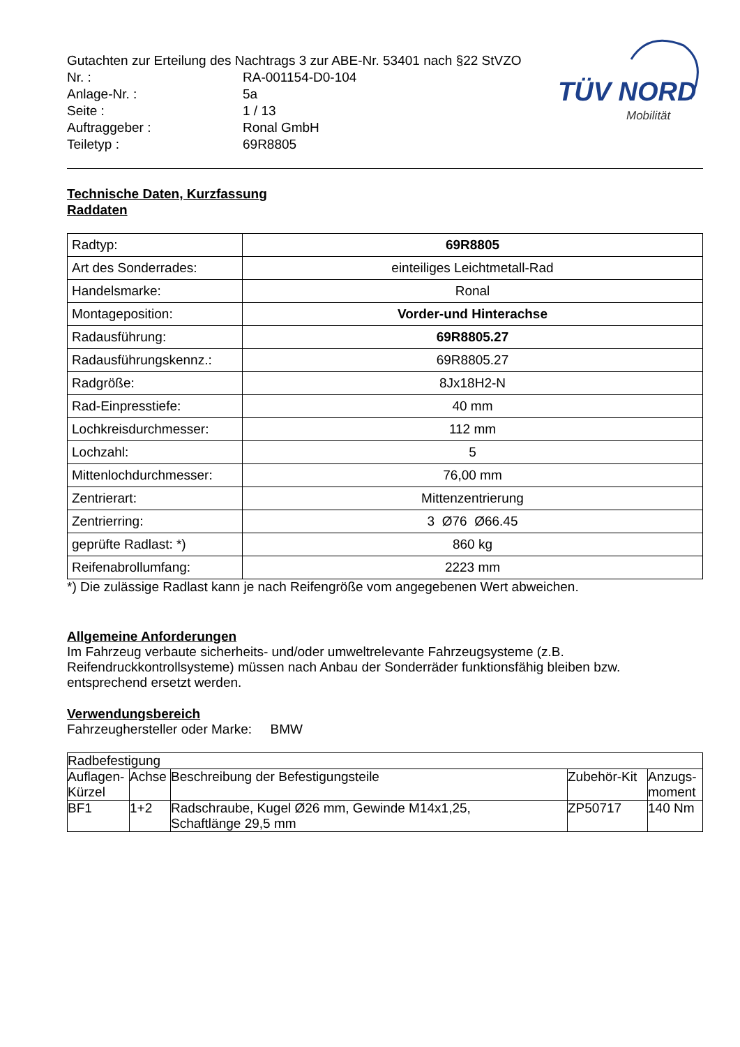TÜV NORD
Mobilität
| Gutachten zur Erteilung des Nachtrags 3 zur ABE-Nr. 53401 nach §22 StVZO | |
| Nr. : | RA-001154-D0-104 |
| Anlage-Nr. : | 5a |
| Seite : | 1 / 13 |
| Auftraggeber : | Ronal GmbH |
| Teiletyp : | 69R8805 |
Technische Daten, Kurzfassung
Raddaten
| Radtyp: | 69R8805 |
| Art des Sonderrades: | einteiliges Leichtmetall-Rad |
| Handelsmarke: | Ronal |
| Montageposition: | Vorder-und Hinterachse |
| Radausführung: | 69R8805.27 |
| Radausführungskennz.: | 69R8805.27 |
| Radgröße: | 8Jx18H2-N |
| Rad-Einpresstiefe: | 40 mm |
| Lochkreisdurchmesser: | 112 mm |
| Lochzahl: | 5 |
| Mittenlochdurchmesser: | 76,00 mm |
| Zentrierart: | Mittenzentrierung |
| Zentrierring: | 3 Ø76 Ø66.45 |
| geprüfte Radlast: *) | 860 kg |
| Reifenabrollumfang: | 2223 mm |
*) Die zulässige Radlast kann je nach Reifengröße vom angegebenen Wert abweichen.
Allgemeine Anforderungen
Im Fahrzeug verbaute sicherheits- und/oder umweltrelevante Fahrzeugsysteme (z.B. Reifendruckkontrollsysteme) müssen nach Anbau der Sonderräder funktionsfähig bleiben bzw. entsprechend ersetzt werden.
Verwendungsbereich
Fahrzeughersteller oder Marke: BMW
| Radbefestigung | | | | |
| --- | --- | --- | --- | --- |
| Auflagen- Kürzel | Achse | Beschreibung der Befestigungsteile | Zubehör-Kit | Anzugs- moment |
| BF1 | 1+2 | Radschraube, Kugel Ø26 mm, Gewinde M14x1,25, Schaftlänge 29,5 mm | ZP50717 | 140 Nm |